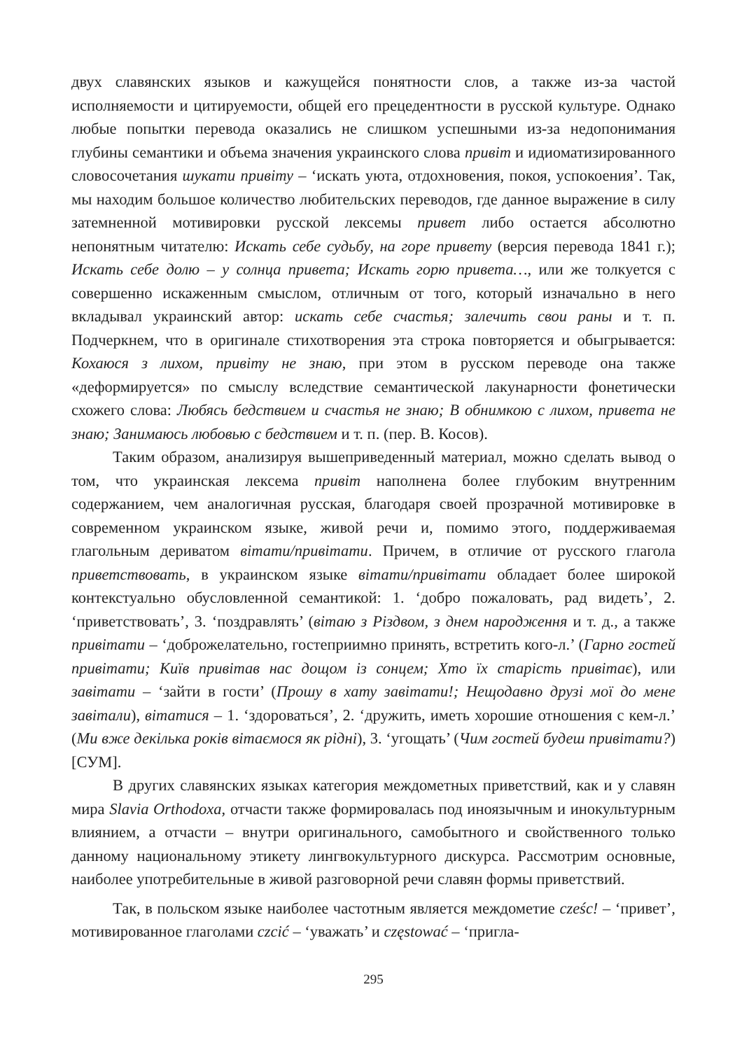двух славянских языков и кажущейся понятности слов, а также из-за частой исполняемости и цитируемости, общей его прецедентности в русской культуре. Однако любые попытки перевода оказались не слишком успешными из-за недопонимания глубины семантики и объема значения украинского слова привіт и идиоматизированного словосочетания шукати привіту – ‘искать уюта, отдохновения, покоя, успокоения’. Так, мы находим большое количество любительских переводов, где данное выражение в силу затемненной мотивировки русской лексемы привет либо остается абсолютно непонятным читателю: Искать себе судьбу, на горе привету (версия перевода 1841 г.); Искать себе долю – у солнца привета; Искать горю привета…, или же толкуется с совершенно искаженным смыслом, отличным от того, который изначально в него вкладывал украинский автор: искать себе счастья; залечить свои раны и т. п. Подчеркнем, что в оригинале стихотворения эта строка повторяется и обыгрывается: Кохаюся з лихом, привіту не знаю, при этом в русском переводе она также «деформируется» по смыслу вследствие семантической лакунарности фонетически схожего слова: Любясь бедствием и счастья не знаю; В обнимкою с лихом, привета не знаю; Занимаюсь любовью с бедствием и т. п. (пер. В. Косов).
Таким образом, анализируя вышеприведенный материал, можно сделать вывод о том, что украинская лексема привіт наполнена более глубоким внутренним содержанием, чем аналогичная русская, благодаря своей прозрачной мотивировке в современном украинском языке, живой речи и, помимо этого, поддерживаемая глагольным дериватом вітати/привітати. Причем, в отличие от русского глагола приветствовать, в украинском языке вітати/привітати обладает более широкой контекстуально обусловленной семантикой: 1. ‘добро пожаловать, рад видеть’, 2. ‘приветствовать’, 3. ‘поздравлять’ (вітаю з Різдвом, з днем народження и т. д., а также привітати – ‘доброжелательно, гостеприимно принять, встретить кого-л.’ (Гарно гостей привітати; Київ привітав нас дощом із сонцем; Хто їх старість привітає), или завітати – ‘зайти в гости’ (Прошу в хату завітати!; Нещодавно друзі мої до мене завітали), вітатися – 1. ‘здороваться’, 2. ‘дружить, иметь хорошие отношения с кем-л.’ (Ми вже декілька років вітаємося як рідні), 3. ‘угощать’ (Чим гостей будеш привітати?) [СУМ].
В других славянских языках категория междометных приветствий, как и у славян мира Slavia Orthodoxa, отчасти также формировалась под иноязычным и инокультурным влиянием, а отчасти – внутри оригинального, самобытного и свойственного только данному национальному этикету лингвокультурного дискурса. Рассмотрим основные, наиболее употребительные в живой разговорной речи славян формы приветствий.
Так, в польском языке наиболее частотным является междометие cześc! – ‘привет’, мотивированное глаголами czcić – ‘уважать’ и częstować – ‘пригла-
295